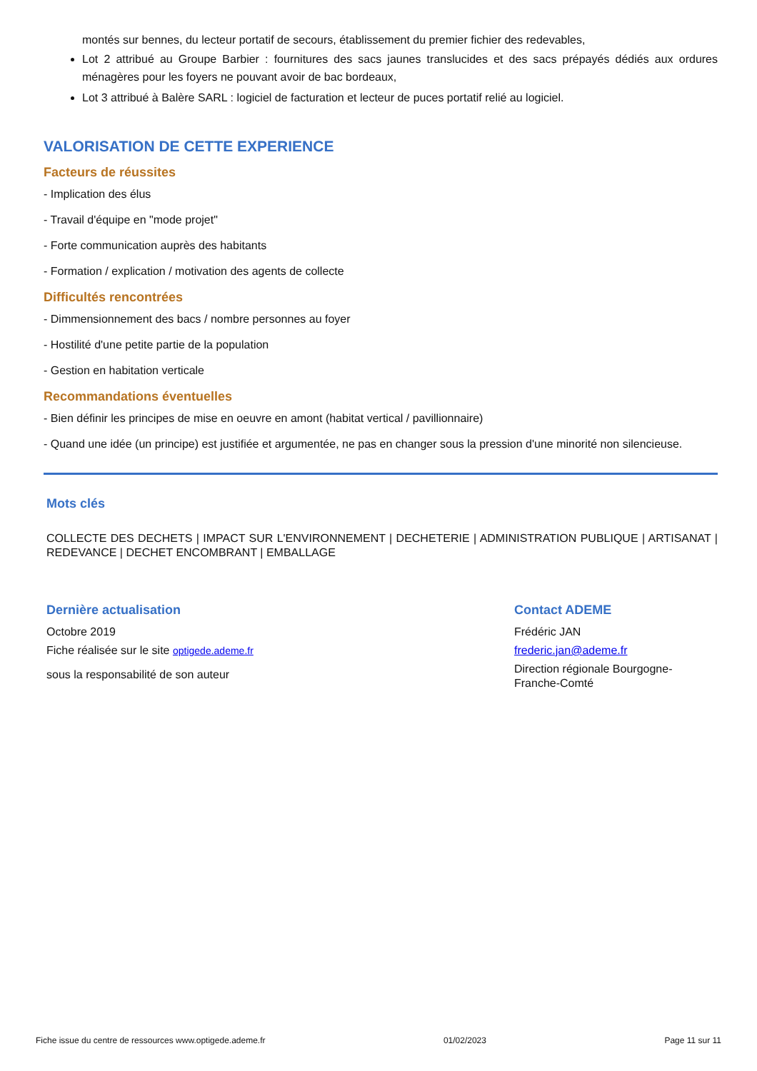montés sur bennes, du lecteur portatif de secours, établissement du premier fichier des redevables,
Lot 2 attribué au Groupe Barbier : fournitures des sacs jaunes translucides et des sacs prépayés dédiés aux ordures ménagères pour les foyers ne pouvant avoir de bac bordeaux,
Lot 3 attribué à Balère SARL : logiciel de facturation et lecteur de puces portatif relié au logiciel.
VALORISATION DE CETTE EXPERIENCE
Facteurs de réussites
- Implication des élus
- Travail d'équipe en "mode projet"
- Forte communication auprès des habitants
- Formation / explication / motivation des agents de collecte
Difficultés rencontrées
- Dimmensionnement des bacs / nombre personnes au foyer
- Hostilité d'une petite partie de la population
- Gestion en habitation verticale
Recommandations éventuelles
- Bien définir les principes de mise en oeuvre en amont (habitat vertical / pavillionnaire)
- Quand une idée (un principe) est justifiée et argumentée, ne pas en changer sous la pression d'une minorité non silencieuse.
Mots clés
COLLECTE DES DECHETS | IMPACT SUR L'ENVIRONNEMENT | DECHETERIE | ADMINISTRATION PUBLIQUE | ARTISANAT | REDEVANCE | DECHET ENCOMBRANT | EMBALLAGE
Dernière actualisation
Octobre 2019
Fiche réalisée sur le site optigede.ademe.fr
sous la responsabilité de son auteur
Contact ADEME
Frédéric JAN
frederic.jan@ademe.fr
Direction régionale Bourgogne-Franche-Comté
Fiche issue du centre de ressources www.optigede.ademe.fr 01/02/2023 Page 11 sur 11